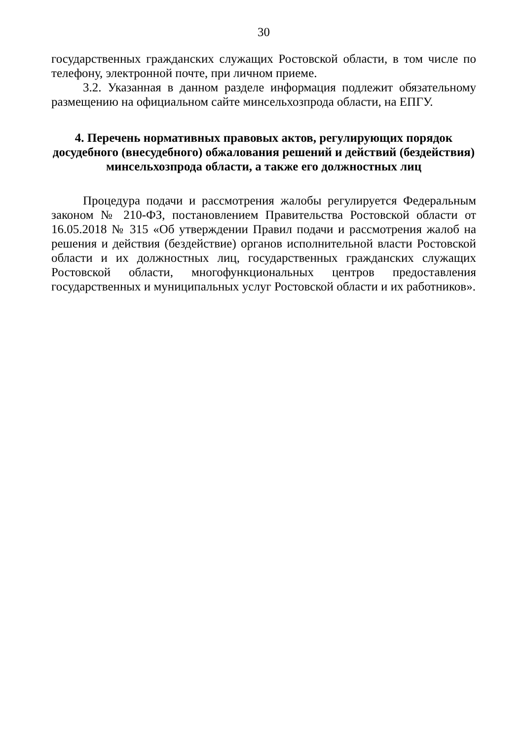30
государственных гражданских служащих Ростовской области, в том числе по телефону, электронной почте, при личном приеме.
3.2. Указанная в данном разделе информация подлежит обязательному размещению на официальном сайте минсельхозпрода области, на ЕПГУ.
4. Перечень нормативных правовых актов, регулирующих порядок досудебного (внесудебного) обжалования решений и действий (бездействия) минсельхозпрода области, а также его должностных лиц
Процедура подачи и рассмотрения жалобы регулируется Федеральным законом № 210-ФЗ, постановлением Правительства Ростовской области от 16.05.2018 № 315 «Об утверждении Правил подачи и рассмотрения жалоб на решения и действия (бездействие) органов исполнительной власти Ростовской области и их должностных лиц, государственных гражданских служащих Ростовской области, многофункциональных центров предоставления государственных и муниципальных услуг Ростовской области и их работников».